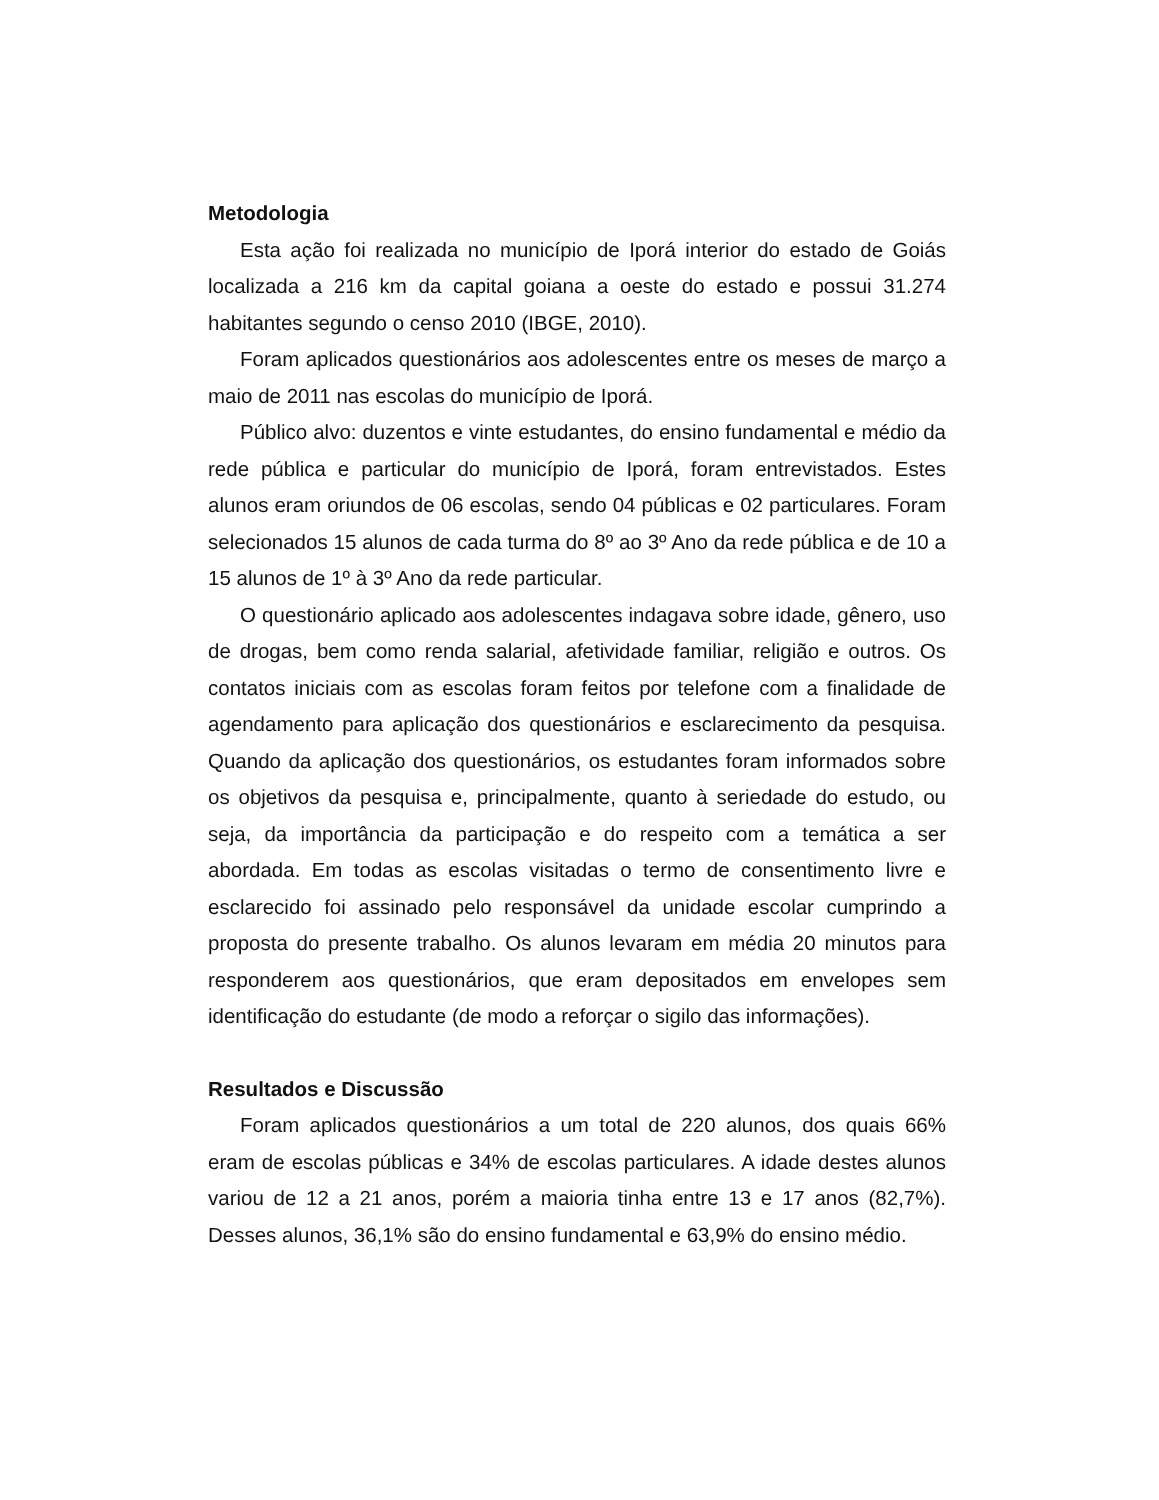Metodologia
Esta ação foi realizada no município de Iporá interior do estado de Goiás localizada a 216 km da capital goiana a oeste do estado e possui 31.274 habitantes segundo o censo 2010 (IBGE, 2010).
Foram aplicados questionários aos adolescentes entre os meses de março a maio de 2011 nas escolas do município de Iporá.
Público alvo: duzentos e vinte estudantes, do ensino fundamental e médio da rede pública e particular do município de Iporá, foram entrevistados. Estes alunos eram oriundos de 06 escolas, sendo 04 públicas e 02 particulares. Foram selecionados 15 alunos de cada turma do 8º ao 3º Ano da rede pública e de 10 a 15 alunos de 1º à 3º Ano da rede particular.
O questionário aplicado aos adolescentes indagava sobre idade, gênero, uso de drogas, bem como renda salarial, afetividade familiar, religião e outros. Os contatos iniciais com as escolas foram feitos por telefone com a finalidade de agendamento para aplicação dos questionários e esclarecimento da pesquisa. Quando da aplicação dos questionários, os estudantes foram informados sobre os objetivos da pesquisa e, principalmente, quanto à seriedade do estudo, ou seja, da importância da participação e do respeito com a temática a ser abordada. Em todas as escolas visitadas o termo de consentimento livre e esclarecido foi assinado pelo responsável da unidade escolar cumprindo a proposta do presente trabalho. Os alunos levaram em média 20 minutos para responderem aos questionários, que eram depositados em envelopes sem identificação do estudante (de modo a reforçar o sigilo das informações).
Resultados e Discussão
Foram aplicados questionários a um total de 220 alunos, dos quais 66% eram de escolas públicas e 34% de escolas particulares. A idade destes alunos variou de 12 a 21 anos, porém a maioria tinha entre 13 e 17 anos (82,7%). Desses alunos, 36,1% são do ensino fundamental e 63,9% do ensino médio.